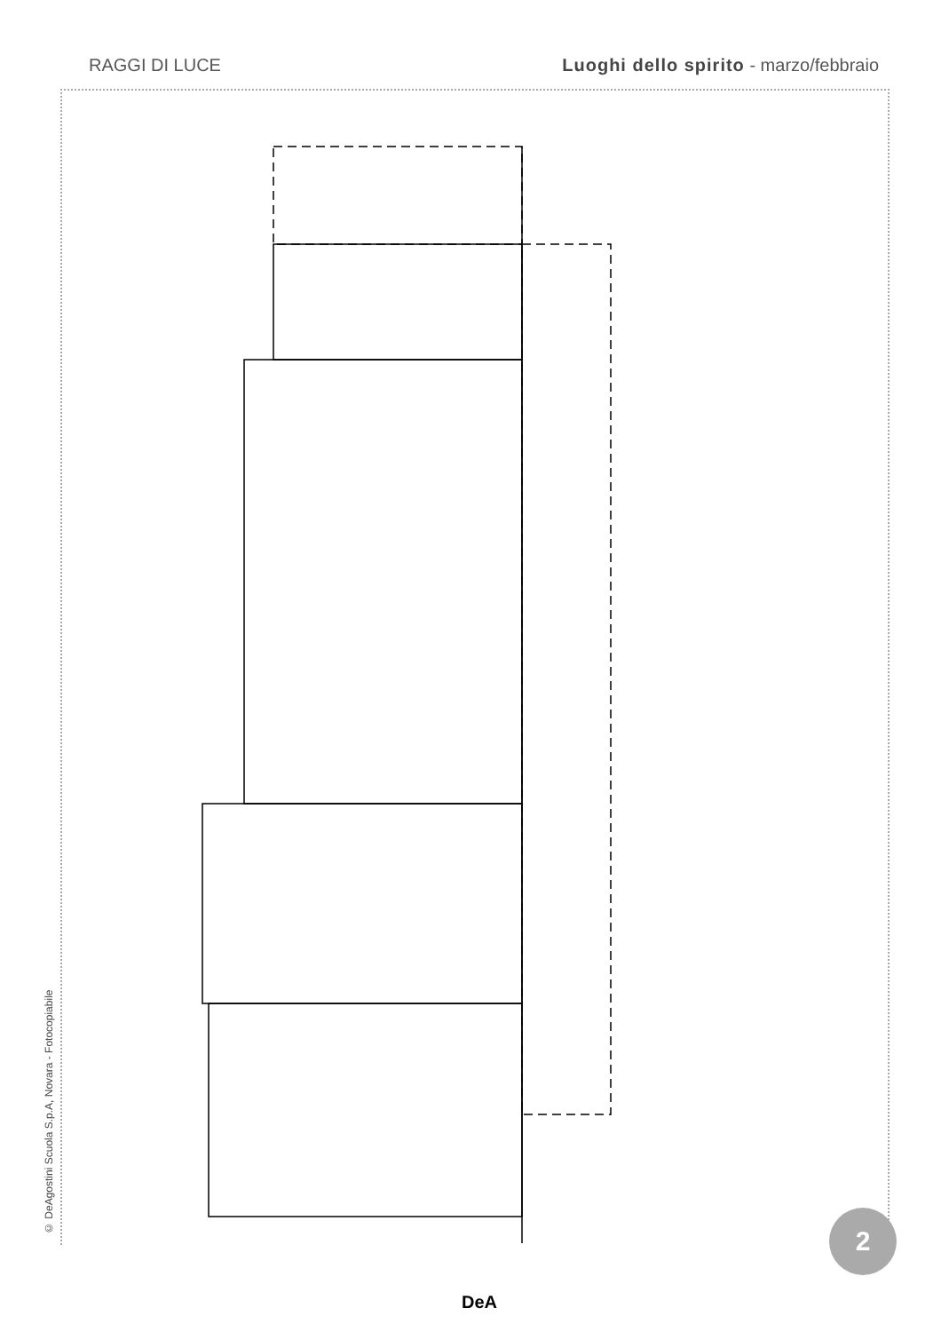RAGGI DI LUCE Luoghi dello spirito - marzo/febbraio
© DeAgostini Scuola S.p.A, Novara - Fotocopiabile
2
DeA